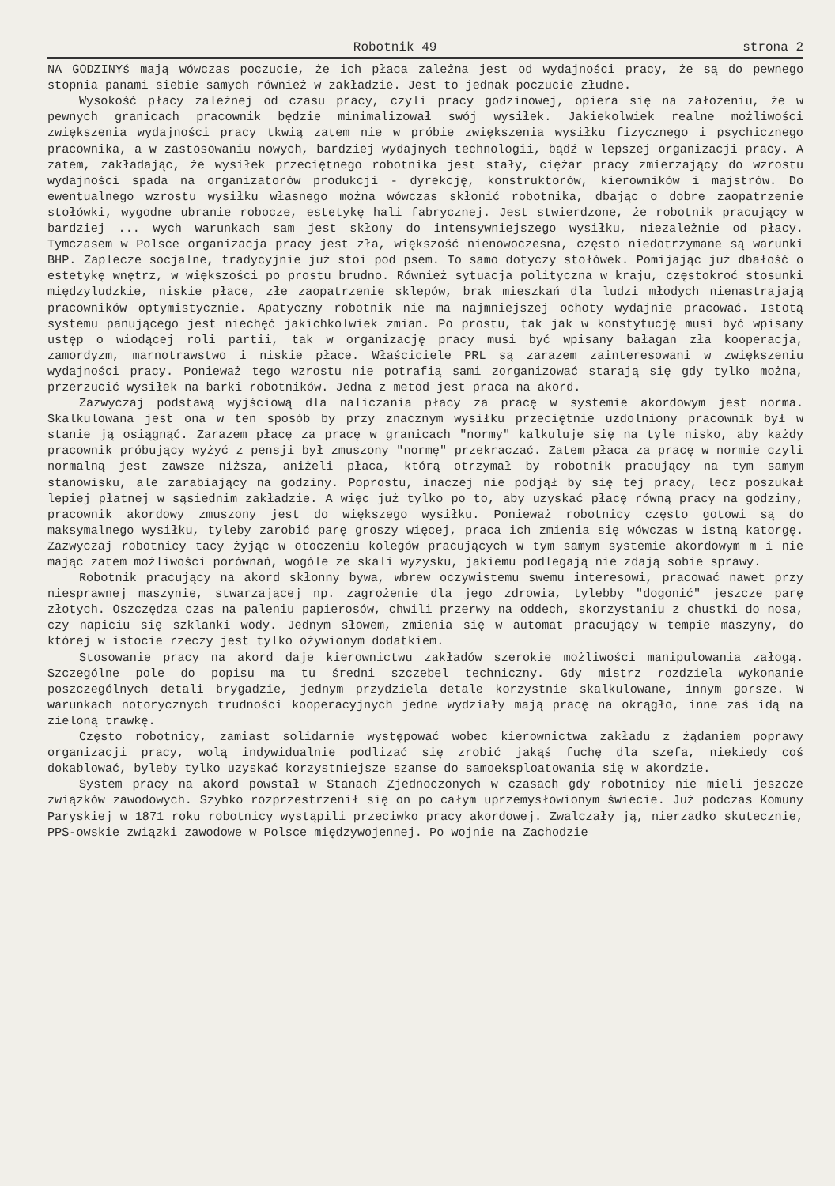Robotnik 49 strona 2
NA GODZINYś mają wówczas poczucie, że ich płaca zależna jest od wydajności pracy, że są do pewnego stopnia panami siebie samych również w zakładzie. Jest to jednak poczucie złudne.
Wysokość płacy zależnej od czasu pracy, czyli pracy godzinowej, opiera się na założeniu, że w pewnych granicach pracownik będzie minimalizował swój wysiłek. Jakiekolwiek realne możliwości zwiększenia wydajności pracy tkwią zatem nie w próbie zwiększenia wysiłku fizycznego i psychicznego pracownika, a w zastosowaniu nowych, bardziej wydajnych technologii, bądź w lepszej organizacji pracy. A zatem, zakładając, że wysiłek przeciętnego robotnika jest stały, ciężar pracy zmierzający do wzrostu wydajności spada na organizatorów produkcji - dyrekcję, konstruktorów, kierowników i majstrów. Do ewentualnego wzrostu wysiłku własnego można wówczas skłonić robotnika, dbając o dobre zaopatrzenie stołówki, wygodne ubranie robocze, estetykę hali fabrycznej. Jest stwierdzone, że robotnik pracujący w bardziej ... wych warunkach sam jest skłony do intensywniejszego wysiłku, niezależnie od płacy. Tymczasem w Polsce organizacja pracy jest zła, większość nienowoczesna, często niedotrzymane są warunki BHP. Zaplecze socjalne, tradycyjnie już stoi pod psem. To samo dotyczy stołówek. Pomijając już dbałość o estetykę wnętrz, w większości po prostu brudno. Również sytuacja polityczna w kraju, częstokroć stosunki międzyludzkie, niskie płace, złe zaopatrzenie sklepów, brak mieszkań dla ludzi młodych nienastrajają pracowników optymistycznie. Apatyczny robotnik nie ma najmniejszej ochoty wydajnie pracować. Istotą systemu panującego jest niechęć jakichkolwiek zmian. Po prostu, tak jak w konstytucję musi być wpisany ustęp o wiodącej roli partii, tak w organizację pracy musi być wpisany bałagan zła kooperacja, zamordyzm, marnotrawstwo i niskie płace. Właściciele PRL są zarazem zainteresowani w zwiększeniu wydajności pracy. Ponieważ tego wzrostu nie potrafią sami zorganizować starają się gdy tylko można, przerzucić wysiłek na barki robotników. Jedna z metod jest praca na akord.
Zazwyczaj podstawą wyjściową dla naliczania płacy za pracę w systemie akordowym jest norma. Skalkulowana jest ona w ten sposób by przy znacznym wysiłku przeciętnie uzdolniony pracownik był w stanie ją osiągnąć. Zarazem płacę za pracę w granicach "normy" kalkuluje się na tyle nisko, aby każdy pracownik próbujący wyżyć z pensji był zmuszony "normę" przekraczać. Zatem płaca za pracę w normie czyli normalną jest zawsze niższa, aniżeli płaca, którą otrzymał by robotnik pracujący na tym samym stanowisku, ale zarabiający na godziny. Poprostu, inaczej nie podjął by się tej pracy, lecz poszukał lepiej płatnej w sąsiednim zakładzie. A więc już tylko po to, aby uzyskać płacę równą pracy na godziny, pracownik akordowy zmuszony jest do większego wysiłku. Ponieważ robotnicy często gotowi są do maksymalnego wysiłku, tyleby zarobić parę groszy więcej, praca ich zmienia się wówczas w istną katorgę. Zazwyczaj robotnicy tacy żyjąc w otoczeniu kolegów pracujących w tym samym systemie akordowym m i nie mając zatem możliwości porównań, wogóle ze skali wyzysku, jakiemu podlegają nie zdają sobie sprawy.
Robotnik pracujący na akord skłonny bywa, wbrew oczywistemu swemu interesowi, pracować nawet przy niesprawnej maszynie, stwarzającej np. zagrożenie dla jego zdrowia, tylebby "dogonić" jeszcze parę złotych. Oszczędza czas na paleniu papierosów, chwili przerwy na oddech, skorzystaniu z chustki do nosa, czy napiciu się szklanki wody. Jednym słowem, zmienia się w automat pracujący w tempie maszyny, do której w istocie rzeczy jest tylko ożywionym dodatkiem.
Stosowanie pracy na akord daje kierownictwu zakładów szerokie możliwości manipulowania załogą. Szczególne pole do popisu ma tu średni szczebel techniczny. Gdy mistrz rozdziela wykonanie poszczególnych detali brygadzie, jednym przydziela detale korzystnie skalkulowane, innym gorsze. W warunkach notorycznych trudności kooperacyjnych jedne wydziały mają pracę na okrągło, inne zaś idą na zieloną trawkę.
Często robotnicy, zamiast solidarnie występować wobec kierownictwa zakładu z żądaniem poprawy organizacji pracy, wolą indywidualnie podlizać się zrobić jakąś fuchę dla szefa, niekiedy coś dokablować, byleby tylko uzyskać korzystniejsze szanse do samoeksploatowania się w akordzie.
System pracy na akord powstał w Stanach Zjednoczonych w czasach gdy robotnicy nie mieli jeszcze związków zawodowych. Szybko rozprzestrzenił się on po całym uprzemysłowionym świecie. Już podczas Komuny Paryskiej w 1871 roku robotnicy wystąpili przeciwko pracy akordowej. Zwalczały ją, nierzadko skutecznie, PPS-owskie związki zawodowe w Polsce międzywojennej. Po wojnie na Zachodzie